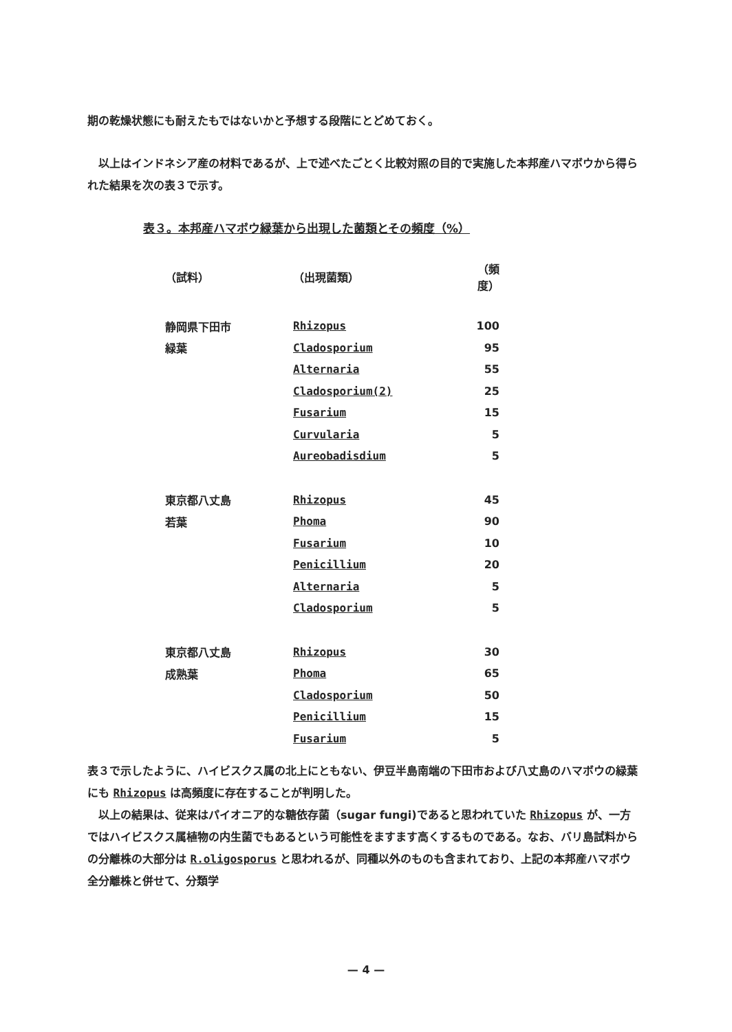期の乾燥状態にも耐えたもではないかと予想する段階にとどめておく。
　以上はインドネシア産の材料であるが、上で述べたごとく比較対照の目的で実施した本邦産ハマボウから得られた結果を次の表３で示す。
表３。本邦産ハマボウ緑葉から出現した菌類とその頻度（%）
| （試料） | （出現菌類） | （頻度） |
| --- | --- | --- |
| 静岡県下田市 | Rhizopus | 100 |
| 緑葉 | Cladosporium | 95 |
| | Alternaria | 55 |
| | Cladosporium(2) | 25 |
| | Fusarium | 15 |
| | Curvularia | 5 |
| | Aureobadisdium | 5 |
| 東京都八丈島 | Rhizopus | 45 |
| 若葉 | Phoma | 90 |
| | Fusarium | 10 |
| | Penicillium | 20 |
| | Alternaria | 5 |
| | Cladosporium | 5 |
| 東京都八丈島 | Rhizopus | 30 |
| 成熟葉 | Phoma | 65 |
| | Cladosporium | 50 |
| | Penicillium | 15 |
| | Fusarium | 5 |
表３で示したように、ハイビスクス属の北上にともない、伊豆半島南端の下田市および八丈島のハマボウの緑葉にも Rhizopus は高頻度に存在することが判明した。
　以上の結果は、従来はパイオニア的な糖依存菌（sugar fungi)であると思われていた Rhizopus が、一方ではハイビスクス属植物の内生菌でもあるという可能性をますます高くするものである。なお、バリ島試料からの分離株の大部分は R.oligosporus と思われるが、同種以外のものも含まれており、上記の本邦産ハマボウ全分離株と併せて、分類学
— 4 —